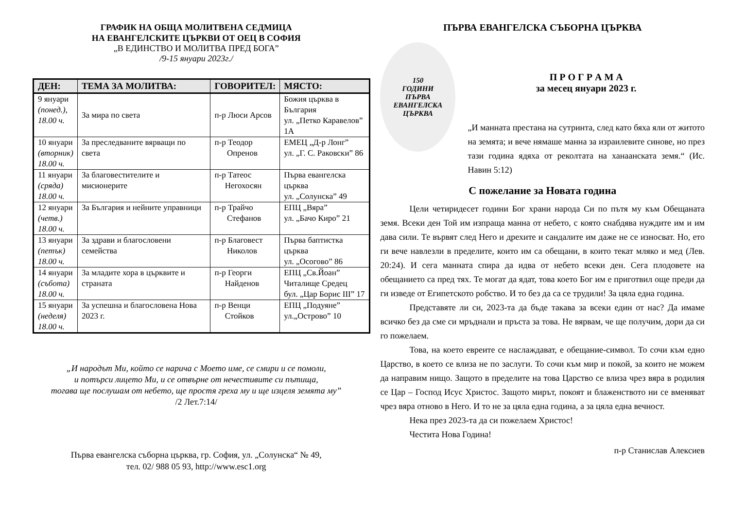ГРАФИК НА ОБЩА МОЛИТВЕНА СЕДМИЦА
НА ЕВАНГЕЛСКИТЕ ЦЪРКВИ ОТ ОЕЦ В СОФИЯ
„В ЕДИНСТВО И МОЛИТВА ПРЕД БОГА”
/9-15 януари 2023г./
| ДЕН: | ТЕМА ЗА МОЛИТВА: | ГОВОРИТЕЛ: | МЯСТО: |
| --- | --- | --- | --- |
| 9 януари (понед.), 18.00 ч. | За мира по света | п-р Люси Арсов | Божия църква в България ул. „Петко Каравелов” 1А |
| 10 януари (вторник) 18.00 ч. | За преследваните вярващи по света | п-р Теодор Опренов | ЕМЕЦ „Д-р Лонг” ул. „Г. С. Раковски” 86 |
| 11 януари (сряда) 18.00 ч. | За благовестителите и мисионерите | п-р Татеос Негохосян | Първа евангелска църква ул. „Солунска” 49 |
| 12 януари (четв.) 18.00 ч. | За България и нейните управници | п-р Трайчо Стефанов | ЕПЦ „Вяра” ул. „Бачо Киро” 21 |
| 13 януари (петък) 18.00 ч. | За здрави и благословени семейства | п-р Благовест Николов | Първа баптистка църква ул. „Осогово” 86 |
| 14 януари (събота) 18.00 ч. | За младите хора в църквите и страната | п-р Георги Найденов | ЕПЦ „Св.Йоан” Читалище Средец бул. „Цар Борис III” 17 |
| 15 януари (неделя) 18.00 ч. | За успешна и благословена Нова 2023 г. | п-р Венци Стойков | ЕПЦ „Подуяне” ул.„Острово” 10 |
„И народът Ми, който се нарича с Моето име, се смири и се помоли,
и потърси лицето Ми, и се отвърне от нечестивите си пътища,
тогава ще послушам от небето, ще простя греха му и ще изцеля земята му”
/2 Лет.7:14/
Първа евангелска съборна църква, гр. София, ул. „Солунска“ № 49,
тел. 02/ 988 05 93, http://www.esc1.org
ПЪРВА ЕВАНГЕЛСКА СЪБОРНА ЦЪРКВА
150
ГОДИНИ
ПЪРВА
ЕВАНГЕЛСКА
ЦЪРКВА
П Р О Г Р А М А
за месец януари 2023 г.
„И манната престана на сутринта, след като бяха яли от житото на земята; и вече нямаше манна за израилевите синове, но през тази година ядяха от реколтата на ханаанската земя.“ (Ис. Навин 5:12)
С пожелание за Новата година
Цели четиридесет години Бог храни народа Си по пътя му към Обещаната земя. Всеки ден Той им изпраща манна от небето, с която снабдява нуждите им и им дава сили. Те вървят след Него и дрехите и сандалите им даже не се износват. Но, ето ги вече навлезли в пределите, които им са обещани, в които текат мляко и мед (Лев. 20:24). И сега манната спира да идва от небето всеки ден. Сега плодовете на обещанието са пред тях. Те могат да ядат, това което Бог им е приготвил още преди да ги изведе от Египетското робство. И то без да са се трудили! За цяла една година.
Представяте ли си, 2023-та да бъде такава за всеки един от нас? Да имаме всичко без да сме си мръднали и пръста за това. Не вярвам, че ще получим, дори да си го пожелаем.
Това, на което евреите се наслаждават, е обещание-символ. То сочи към едно Царство, в което се влиза не по заслуги. То сочи към мир и покой, за които не можем да направим нищо. Защото в пределите на това Царство се влиза чрез вяра в родилия се Цар – Господ Исус Христос. Защото мирът, покоят и блаженството ни се вменяват чрез вяра отново в Него. И то не за цяла една година, а за цяла една вечност.
Нека през 2023-та да си пожелаем Христос!
Честита Нова Година!
п-р Станислав Алексиев